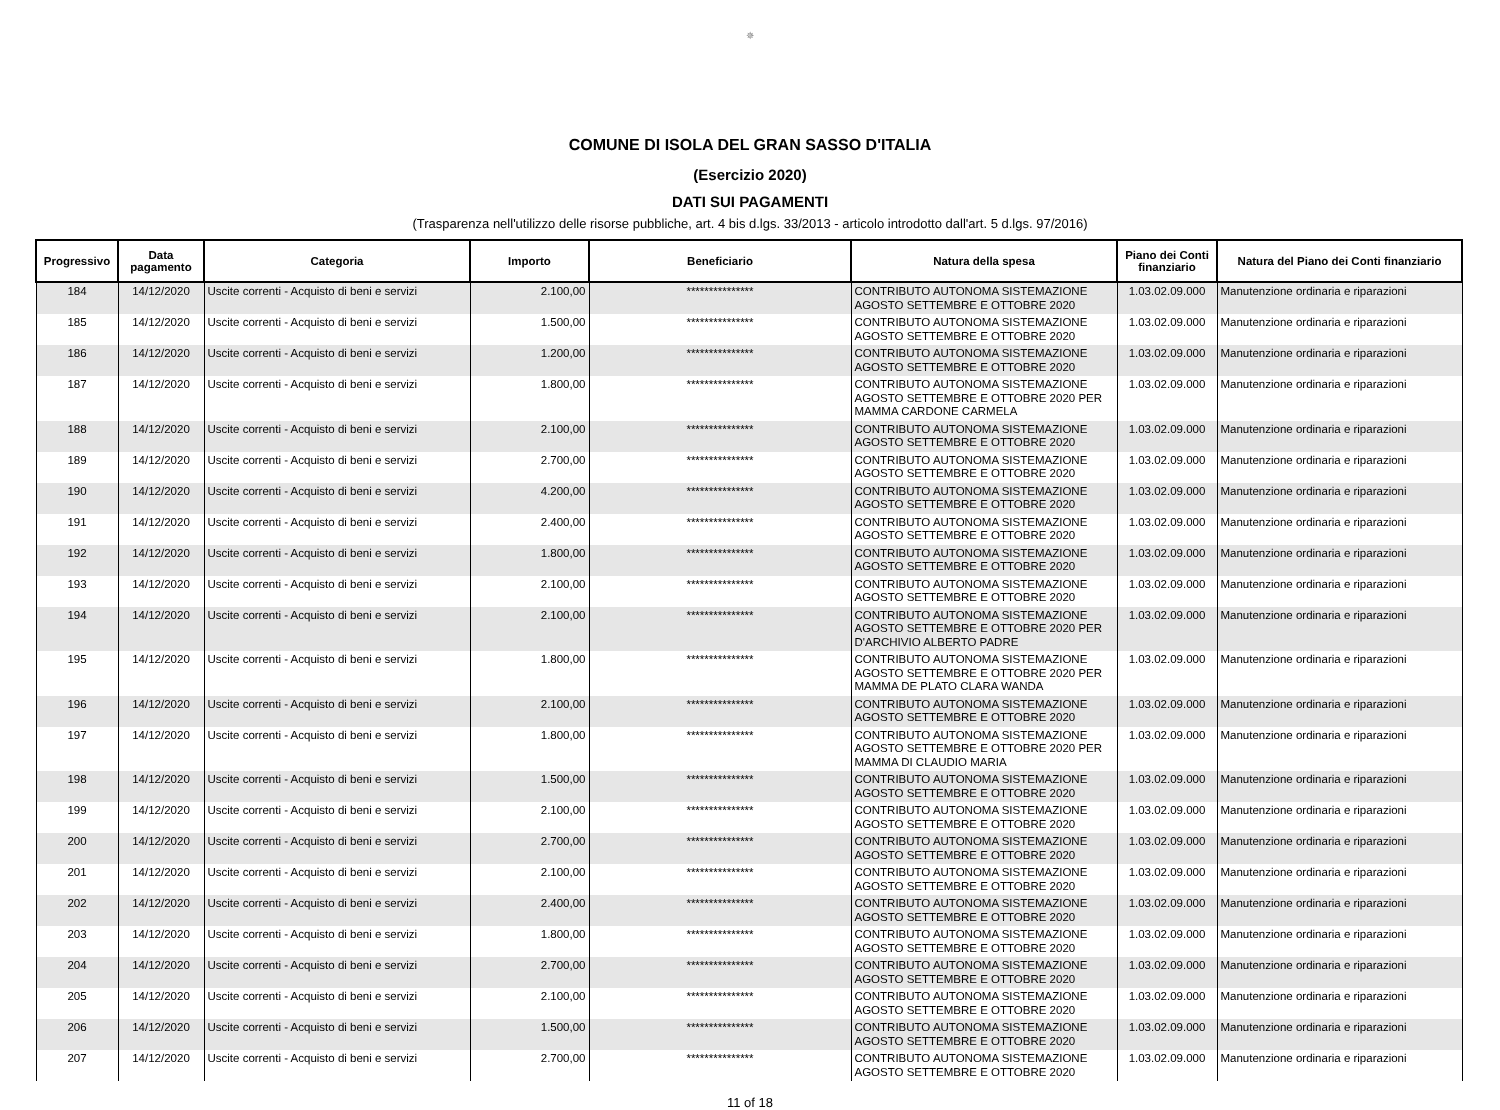✵
COMUNE DI ISOLA DEL GRAN SASSO D'ITALIA
(Esercizio 2020)
DATI SUI PAGAMENTI
(Trasparenza nell'utilizzo delle risorse pubbliche, art. 4 bis d.lgs. 33/2013 - articolo introdotto dall'art. 5 d.lgs. 97/2016)
| Progressivo | Data pagamento | Categoria | Importo | Beneficiario | Natura della spesa | Piano dei Conti finanziario | Natura del Piano dei Conti finanziario |
| --- | --- | --- | --- | --- | --- | --- | --- |
| 184 | 14/12/2020 | Uscite correnti - Acquisto di beni e servizi | 2.100,00 | *************** | CONTRIBUTO AUTONOMA SISTEMAZIONE AGOSTO SETTEMBRE E OTTOBRE 2020 | 1.03.02.09.000 | Manutenzione ordinaria e riparazioni |
| 185 | 14/12/2020 | Uscite correnti - Acquisto di beni e servizi | 1.500,00 | *************** | CONTRIBUTO AUTONOMA SISTEMAZIONE AGOSTO SETTEMBRE E OTTOBRE 2020 | 1.03.02.09.000 | Manutenzione ordinaria e riparazioni |
| 186 | 14/12/2020 | Uscite correnti - Acquisto di beni e servizi | 1.200,00 | *************** | CONTRIBUTO AUTONOMA SISTEMAZIONE AGOSTO SETTEMBRE E OTTOBRE 2020 | 1.03.02.09.000 | Manutenzione ordinaria e riparazioni |
| 187 | 14/12/2020 | Uscite correnti - Acquisto di beni e servizi | 1.800,00 | *************** | CONTRIBUTO AUTONOMA SISTEMAZIONE AGOSTO SETTEMBRE E OTTOBRE 2020 PER MAMMA CARDONE CARMELA | 1.03.02.09.000 | Manutenzione ordinaria e riparazioni |
| 188 | 14/12/2020 | Uscite correnti - Acquisto di beni e servizi | 2.100,00 | *************** | CONTRIBUTO AUTONOMA SISTEMAZIONE AGOSTO SETTEMBRE E OTTOBRE 2020 | 1.03.02.09.000 | Manutenzione ordinaria e riparazioni |
| 189 | 14/12/2020 | Uscite correnti - Acquisto di beni e servizi | 2.700,00 | *************** | CONTRIBUTO AUTONOMA SISTEMAZIONE AGOSTO SETTEMBRE E OTTOBRE 2020 | 1.03.02.09.000 | Manutenzione ordinaria e riparazioni |
| 190 | 14/12/2020 | Uscite correnti - Acquisto di beni e servizi | 4.200,00 | *************** | CONTRIBUTO AUTONOMA SISTEMAZIONE AGOSTO SETTEMBRE E OTTOBRE 2020 | 1.03.02.09.000 | Manutenzione ordinaria e riparazioni |
| 191 | 14/12/2020 | Uscite correnti - Acquisto di beni e servizi | 2.400,00 | *************** | CONTRIBUTO AUTONOMA SISTEMAZIONE AGOSTO SETTEMBRE E OTTOBRE 2020 | 1.03.02.09.000 | Manutenzione ordinaria e riparazioni |
| 192 | 14/12/2020 | Uscite correnti - Acquisto di beni e servizi | 1.800,00 | *************** | CONTRIBUTO AUTONOMA SISTEMAZIONE AGOSTO SETTEMBRE E OTTOBRE 2020 | 1.03.02.09.000 | Manutenzione ordinaria e riparazioni |
| 193 | 14/12/2020 | Uscite correnti - Acquisto di beni e servizi | 2.100,00 | *************** | CONTRIBUTO AUTONOMA SISTEMAZIONE AGOSTO SETTEMBRE E OTTOBRE 2020 | 1.03.02.09.000 | Manutenzione ordinaria e riparazioni |
| 194 | 14/12/2020 | Uscite correnti - Acquisto di beni e servizi | 2.100,00 | *************** | CONTRIBUTO AUTONOMA SISTEMAZIONE AGOSTO SETTEMBRE E OTTOBRE 2020 PER D'ARCHIVIO ALBERTO PADRE | 1.03.02.09.000 | Manutenzione ordinaria e riparazioni |
| 195 | 14/12/2020 | Uscite correnti - Acquisto di beni e servizi | 1.800,00 | *************** | CONTRIBUTO AUTONOMA SISTEMAZIONE AGOSTO SETTEMBRE E OTTOBRE 2020 PER MAMMA DE PLATO CLARA WANDA | 1.03.02.09.000 | Manutenzione ordinaria e riparazioni |
| 196 | 14/12/2020 | Uscite correnti - Acquisto di beni e servizi | 2.100,00 | *************** | CONTRIBUTO AUTONOMA SISTEMAZIONE AGOSTO SETTEMBRE E OTTOBRE 2020 | 1.03.02.09.000 | Manutenzione ordinaria e riparazioni |
| 197 | 14/12/2020 | Uscite correnti - Acquisto di beni e servizi | 1.800,00 | *************** | CONTRIBUTO AUTONOMA SISTEMAZIONE AGOSTO SETTEMBRE E OTTOBRE 2020 PER MAMMA DI CLAUDIO MARIA | 1.03.02.09.000 | Manutenzione ordinaria e riparazioni |
| 198 | 14/12/2020 | Uscite correnti - Acquisto di beni e servizi | 1.500,00 | *************** | CONTRIBUTO AUTONOMA SISTEMAZIONE AGOSTO SETTEMBRE E OTTOBRE 2020 | 1.03.02.09.000 | Manutenzione ordinaria e riparazioni |
| 199 | 14/12/2020 | Uscite correnti - Acquisto di beni e servizi | 2.100,00 | *************** | CONTRIBUTO AUTONOMA SISTEMAZIONE AGOSTO SETTEMBRE E OTTOBRE 2020 | 1.03.02.09.000 | Manutenzione ordinaria e riparazioni |
| 200 | 14/12/2020 | Uscite correnti - Acquisto di beni e servizi | 2.700,00 | *************** | CONTRIBUTO AUTONOMA SISTEMAZIONE AGOSTO SETTEMBRE E OTTOBRE 2020 | 1.03.02.09.000 | Manutenzione ordinaria e riparazioni |
| 201 | 14/12/2020 | Uscite correnti - Acquisto di beni e servizi | 2.100,00 | *************** | CONTRIBUTO AUTONOMA SISTEMAZIONE AGOSTO SETTEMBRE E OTTOBRE 2020 | 1.03.02.09.000 | Manutenzione ordinaria e riparazioni |
| 202 | 14/12/2020 | Uscite correnti - Acquisto di beni e servizi | 2.400,00 | *************** | CONTRIBUTO AUTONOMA SISTEMAZIONE AGOSTO SETTEMBRE E OTTOBRE 2020 | 1.03.02.09.000 | Manutenzione ordinaria e riparazioni |
| 203 | 14/12/2020 | Uscite correnti - Acquisto di beni e servizi | 1.800,00 | *************** | CONTRIBUTO AUTONOMA SISTEMAZIONE AGOSTO SETTEMBRE E OTTOBRE 2020 | 1.03.02.09.000 | Manutenzione ordinaria e riparazioni |
| 204 | 14/12/2020 | Uscite correnti - Acquisto di beni e servizi | 2.700,00 | *************** | CONTRIBUTO AUTONOMA SISTEMAZIONE AGOSTO SETTEMBRE E OTTOBRE 2020 | 1.03.02.09.000 | Manutenzione ordinaria e riparazioni |
| 205 | 14/12/2020 | Uscite correnti - Acquisto di beni e servizi | 2.100,00 | *************** | CONTRIBUTO AUTONOMA SISTEMAZIONE AGOSTO SETTEMBRE E OTTOBRE 2020 | 1.03.02.09.000 | Manutenzione ordinaria e riparazioni |
| 206 | 14/12/2020 | Uscite correnti - Acquisto di beni e servizi | 1.500,00 | *************** | CONTRIBUTO AUTONOMA SISTEMAZIONE AGOSTO SETTEMBRE E OTTOBRE 2020 | 1.03.02.09.000 | Manutenzione ordinaria e riparazioni |
| 207 | 14/12/2020 | Uscite correnti - Acquisto di beni e servizi | 2.700,00 | *************** | CONTRIBUTO AUTONOMA SISTEMAZIONE AGOSTO SETTEMBRE E OTTOBRE 2020 | 1.03.02.09.000 | Manutenzione ordinaria e riparazioni |
11 of 18